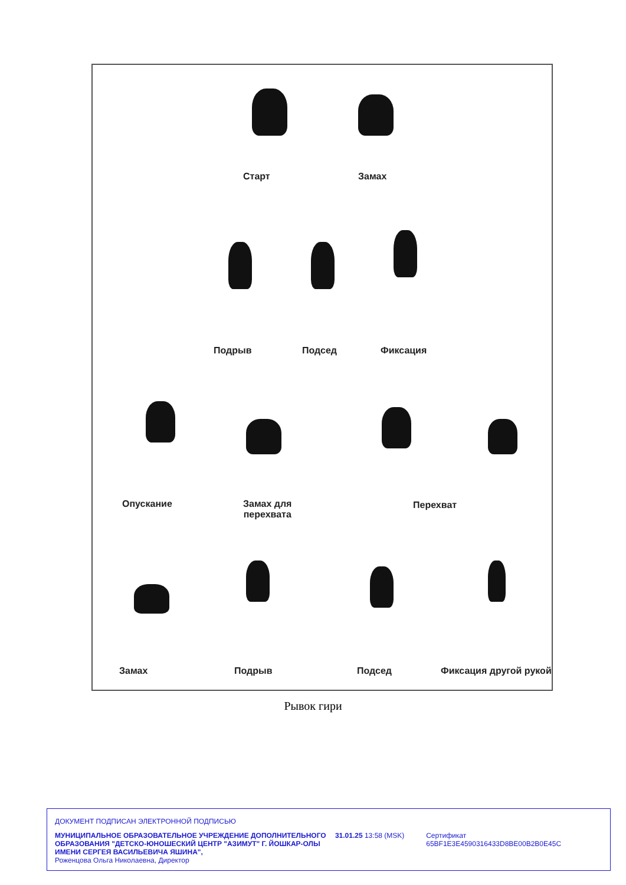Старт Замах
Подрыв Подсед Фиксация
Опускание Замах для
перехвата
Перехват
Замах Подрыв Подсед Фиксация другой рукой
Рывок гири
ДОКУМЕНТ ПОДПИСАН ЭЛЕКТРОННОЙ ПОДПИСЬЮ
МУНИЦИПАЛЬНОЕ ОБРАЗОВАТЕЛЬНОЕ УЧРЕЖДЕНИЕ ДОПОЛНИТЕЛЬНОГО ОБРАЗОВАНИЯ "ДЕТСКО-ЮНОШЕСКИЙ ЦЕНТР "АЗИМУТ" Г. ЙОШКАР-ОЛЫ ИМЕНИ СЕРГЕЯ ВАСИЛЬЕВИЧА ЯШИНА",
Роженцова Ольга Николаевна, Директор
31.01.25 13:58 (MSK) Сертификат 65BF1E3E4590316433D8BE00B2B0E45C